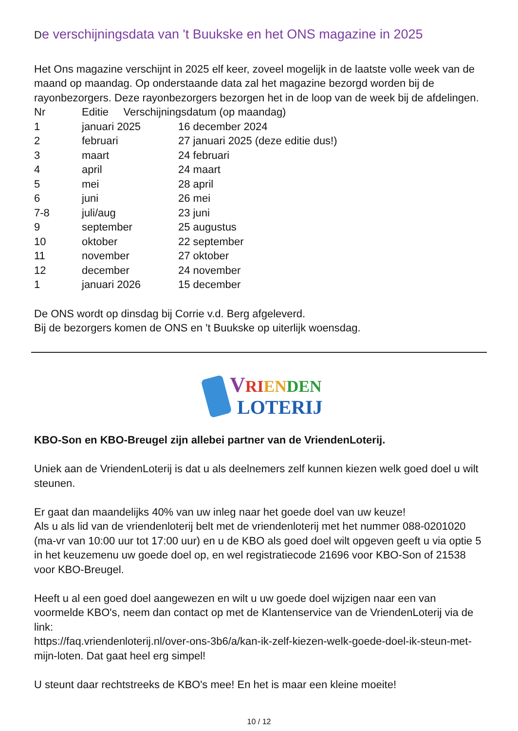De verschijningsdata van 't Buukske en het ONS magazine in 2025
Het Ons magazine verschijnt in 2025 elf keer, zoveel mogelijk in de laatste volle week van de maand op maandag. Op onderstaande data zal het magazine bezorgd worden bij de rayonbezorgers. Deze rayonbezorgers bezorgen het in de loop van de week bij de afdelingen.
| Nr | Editie Verschijningsdatum (op maandag) | |
| 1 | januari 2025 | 16 december 2024 |
| 2 | februari | 27 januari 2025 (deze editie dus!) |
| 3 | maart | 24 februari |
| 4 | april | 24 maart |
| 5 | mei | 28 april |
| 6 | juni | 26 mei |
| 7-8 | juli/aug | 23 juni |
| 9 | september | 25 augustus |
| 10 | oktober | 22 september |
| 11 | november | 27 oktober |
| 12 | december | 24 november |
| 1 | januari 2026 | 15 december |
De ONS wordt op dinsdag bij Corrie v.d. Berg afgeleverd.
Bij de bezorgers komen de ONS en 't Buukske op uiterlijk woensdag.
VRIENDEN
LOTERIJ
KBO-Son en KBO-Breugel zijn allebei partner van de VriendenLoterij.
Uniek aan de VriendenLoterij is dat u als deelnemers zelf kunnen kiezen welk goed doel u wilt steunen.
Er gaat dan maandelijks 40% van uw inleg naar het goede doel van uw keuze!
Als u als lid van de vriendenloterij belt met de vriendenloterij met het nummer 088-0201020 (ma-vr van 10:00 uur tot 17:00 uur) en u de KBO als goed doel wilt opgeven geeft u via optie 5 in het keuzemenu uw goede doel op, en wel registratiecode 21696 voor KBO-Son of 21538 voor KBO-Breugel.
Heeft u al een goed doel aangewezen en wilt u uw goede doel wijzigen naar een van voormelde KBO's, neem dan contact op met de Klantenservice van de VriendenLoterij via de link:
https://faq.vriendenloterij.nl/over-ons-3b6/a/kan-ik-zelf-kiezen-welk-goede-doel-ik-steun-met-mijn-loten. Dat gaat heel erg simpel!
U steunt daar rechtstreeks de KBO's mee! En het is maar een kleine moeite!
10 / 12